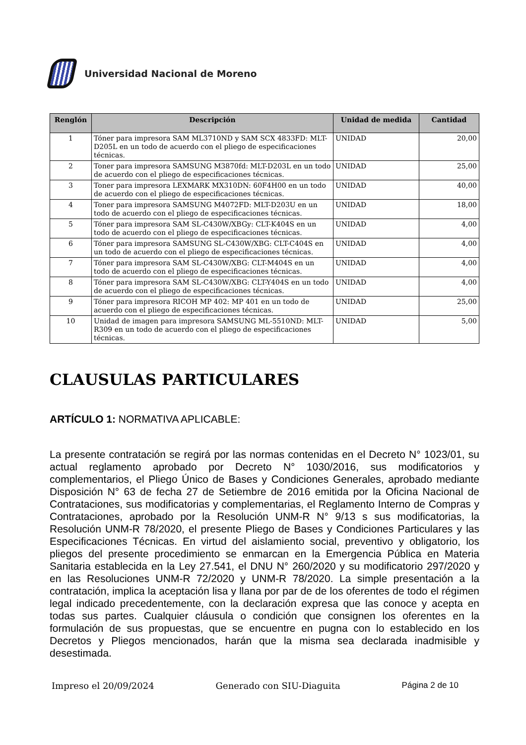Universidad Nacional de Moreno
| Renglón | Descripción | Unidad de medida | Cantidad |
| --- | --- | --- | --- |
| 1 | Tóner para impresora SAM ML3710ND y SAM SCX 4833FD: MLT-D205L en un todo de acuerdo con el pliego de especificaciones técnicas. | UNIDAD | 20,00 |
| 2 | Toner para impresora SAMSUNG M3870fd: MLT-D203L en un todo de acuerdo con el pliego de especificaciones técnicas. | UNIDAD | 25,00 |
| 3 | Toner para impresora LEXMARK MX310DN: 60F4H00 en un todo de acuerdo con el pliego de especificaciones técnicas. | UNIDAD | 40,00 |
| 4 | Toner para impresora SAMSUNG M4072FD: MLT-D203U en un todo de acuerdo con el pliego de especificaciones técnicas. | UNIDAD | 18,00 |
| 5 | Tóner para impresora SAM SL-C430W/XBGy: CLT-K404S en un todo de acuerdo con el pliego de especificaciones técnicas. | UNIDAD | 4,00 |
| 6 | Tóner para impresora SAMSUNG SL-C430W/XBG: CLT-C404S en un todo de acuerdo con el pliego de especificaciones técnicas. | UNIDAD | 4,00 |
| 7 | Tóner para impresora SAM SL-C430W/XBG: CLT-M404S en un todo de acuerdo con el pliego de especificaciones técnicas. | UNIDAD | 4,00 |
| 8 | Tóner para impresora SAM SL-C430W/XBG: CLT-Y404S en un todo de acuerdo con el pliego de especificaciones técnicas. | UNIDAD | 4,00 |
| 9 | Tóner para impresora RICOH MP 402: MP 401 en un todo de acuerdo con el pliego de especificaciones técnicas. | UNIDAD | 25,00 |
| 10 | Unidad de imagen para impresora SAMSUNG ML-5510ND: MLT-R309 en un todo de acuerdo con el pliego de especificaciones técnicas. | UNIDAD | 5,00 |
CLAUSULAS PARTICULARES
ARTÍCULO 1: NORMATIVA APLICABLE:
La presente contratación se regirá por las normas contenidas en el Decreto N° 1023/01, su actual reglamento aprobado por Decreto N° 1030/2016, sus modificatorios y complementarios, el Pliego Único de Bases y Condiciones Generales, aprobado mediante Disposición N° 63 de fecha 27 de Setiembre de 2016 emitida por la Oficina Nacional de Contrataciones, sus modificatorias y complementarias, el Reglamento Interno de Compras y Contrataciones, aprobado por la Resolución UNM-R N° 9/13 s sus modificatorias, la Resolución UNM-R 78/2020, el presente Pliego de Bases y Condiciones Particulares y las Especificaciones Técnicas. En virtud del aislamiento social, preventivo y obligatorio, los pliegos del presente procedimiento se enmarcan en la Emergencia Pública en Materia Sanitaria establecida en la Ley 27.541, el DNU N° 260/2020 y su modificatorio 297/2020 y en las Resoluciones UNM-R 72/2020 y UNM-R 78/2020. La simple presentación a la contratación, implica la aceptación lisa y llana por par de de los oferentes de todo el régimen legal indicado precedentemente, con la declaración expresa que las conoce y acepta en todas sus partes. Cualquier cláusula o condición que consignen los oferentes en la formulación de sus propuestas, que se encuentre en pugna con lo establecido en los Decretos y Pliegos mencionados, harán que la misma sea declarada inadmisible y desestimada.
Impreso el 20/09/2024 Generado con SIU-Diaguita Página 2 de 10